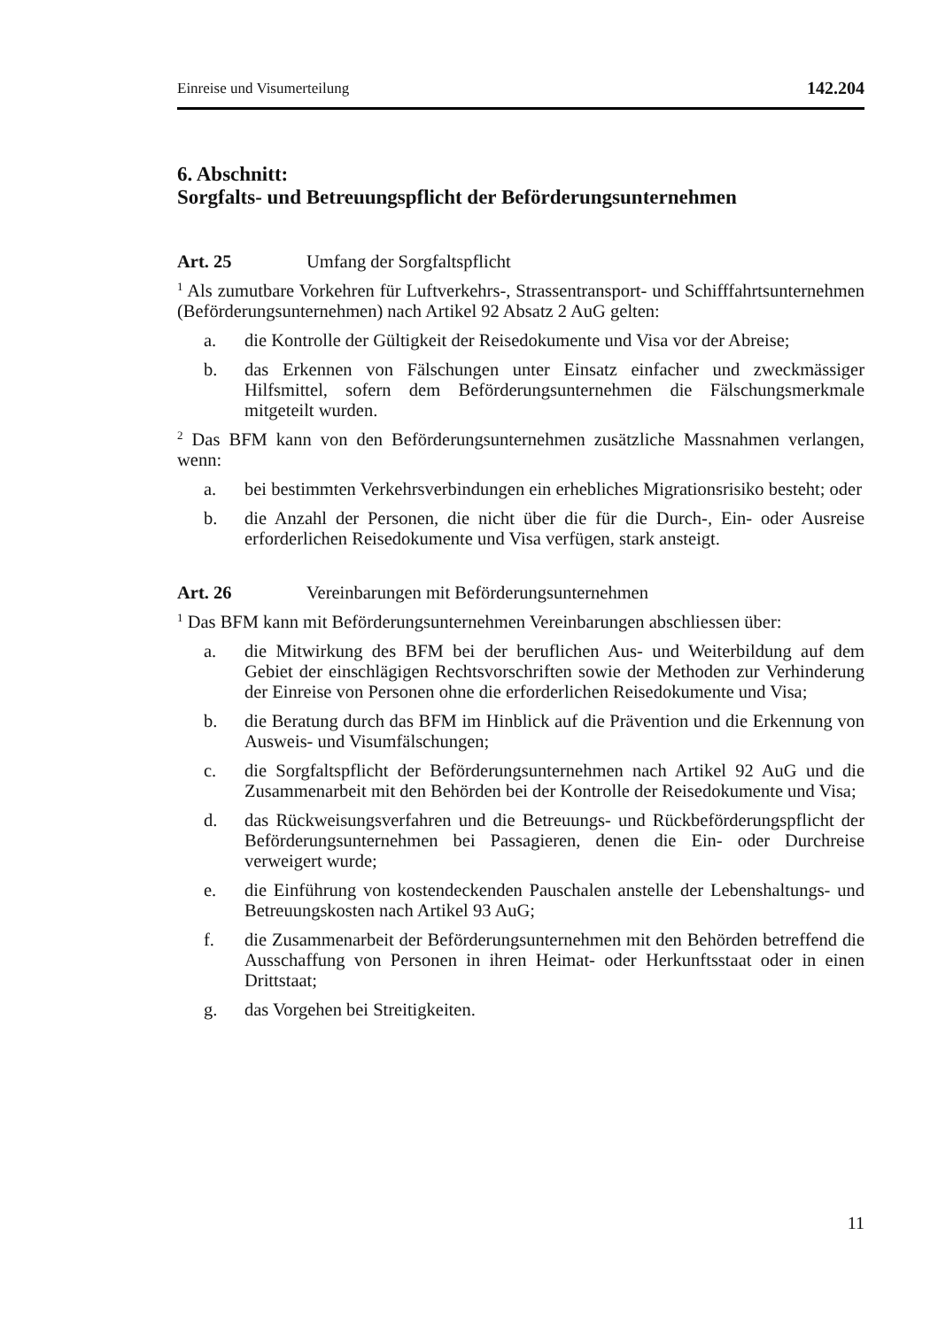Einreise und Visumerteilung 142.204
6. Abschnitt:
Sorgfalts- und Betreuungspflicht der Beförderungsunternehmen
Art. 25 Umfang der Sorgfaltspflicht
<sup>1</sup> Als zumutbare Vorkehren für Luftverkehrs-, Strassentransport- und Schifffahrtsunternehmen (Beförderungsunternehmen) nach Artikel 92 Absatz 2 AuG gelten:
a. die Kontrolle der Gültigkeit der Reisedokumente und Visa vor der Abreise;
b. das Erkennen von Fälschungen unter Einsatz einfacher und zweckmässiger Hilfsmittel, sofern dem Beförderungsunternehmen die Fälschungsmerkmale mitgeteilt wurden.
<sup>2</sup> Das BFM kann von den Beförderungsunternehmen zusätzliche Massnahmen verlangen, wenn:
a. bei bestimmten Verkehrsverbindungen ein erhebliches Migrationsrisiko besteht; oder
b. die Anzahl der Personen, die nicht über die für die Durch-, Ein- oder Ausreise erforderlichen Reisedokumente und Visa verfügen, stark ansteigt.
Art. 26 Vereinbarungen mit Beförderungsunternehmen
<sup>1</sup> Das BFM kann mit Beförderungsunternehmen Vereinbarungen abschliessen über:
a. die Mitwirkung des BFM bei der beruflichen Aus- und Weiterbildung auf dem Gebiet der einschlägigen Rechtsvorschriften sowie der Methoden zur Verhinderung der Einreise von Personen ohne die erforderlichen Reisedokumente und Visa;
b. die Beratung durch das BFM im Hinblick auf die Prävention und die Erkennung von Ausweis- und Visumfälschungen;
c. die Sorgfaltspflicht der Beförderungsunternehmen nach Artikel 92 AuG und die Zusammenarbeit mit den Behörden bei der Kontrolle der Reisedokumente und Visa;
d. das Rückweisungsverfahren und die Betreuungs- und Rückbeförderungspflicht der Beförderungsunternehmen bei Passagieren, denen die Ein- oder Durchreise verweigert wurde;
e. die Einführung von kostendeckenden Pauschalen anstelle der Lebenshaltungs- und Betreuungskosten nach Artikel 93 AuG;
f. die Zusammenarbeit der Beförderungsunternehmen mit den Behörden betreffend die Ausschaffung von Personen in ihren Heimat- oder Herkunftsstaat oder in einen Drittstaat;
g. das Vorgehen bei Streitigkeiten.
11